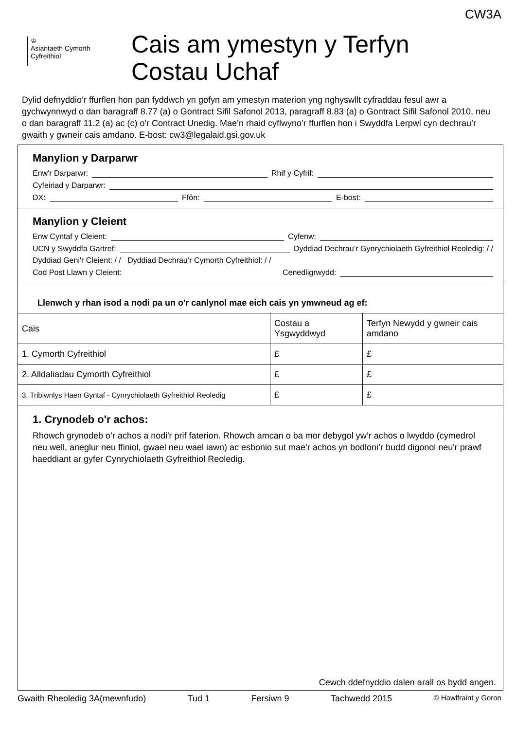CW3A
♔
Asiantaeth Cymorth
Cyfreithiol
Cais am ymestyn y Terfyn
Costau Uchaf
Dylid defnyddio’r ffurflen hon pan fyddwch yn gofyn am ymestyn materion yng nghyswllt cyfraddau fesul awr a gychwynnwyd o dan baragraff 8.77 (a) o Gontract Sifil Safonol 2013, paragraff 8.83 (a) o Gontract Sifil Safonol 2010, neu o dan baragraff 11.2 (a) ac (c) o'r Contract Unedig. Mae’n rhaid cyflwyno’r ffurflen hon i Swyddfa Lerpwl cyn dechrau’r gwaith y gwneir cais amdano. E-bost: cw3@legalaid.gsi.gov.uk
Manylion y Darparwr
Enw'r Darparwr: Rhif y Cyfrif:
Cyfeiriad y Darparwr:
DX: Ffôn: E-bost:
Manylion y Cleient
Enw Cyntaf y Cleient: Cyfenw:
UCN y Swyddfa Gartref: Dyddiad Dechrau’r Gynrychiolaeth Gyfreithiol Reoledig: / /
Dyddiad Geni'r Cleient: / / Dyddiad Dechrau’r Cymorth Cyfreithiol: / /
Cod Post Llawn y Cleient: Cenedligrwydd:
Llenwch y rhan isod a nodi pa un o'r canlynol mae eich cais yn ymwneud ag ef:
| Cais | Costau a Ysgwyddwyd | Terfyn Newydd y gwneir cais amdano |
| --- | --- | --- |
| 1. Cymorth Cyfreithiol | £ | £ |
| 2. Alldaliadau Cymorth Cyfreithiol | £ | £ |
| 3. Tribiwnlys Haen Gyntaf - Cynrychiolaeth Gyfreithiol Reoledig | £ | £ |
1. Crynodeb o'r achos:
Rhowch grynodeb o’r achos a nodi'r prif faterion. Rhowch amcan o ba mor debygol yw’r achos o lwyddo (cymedrol neu well, aneglur neu ffiniol, gwael neu wael iawn) ac esbonio sut mae’r achos yn bodloni’r budd digonol neu'r prawf haeddiant ar gyfer Cynrychiolaeth Gyfreithiol Reoledig.
Cewch ddefnyddio dalen arall os bydd angen.
Gwaith Rheoledig 3A(mewnfudo) Tud 1 Fersiwn 9 Tachwedd 2015 © Hawlfraint y Goron